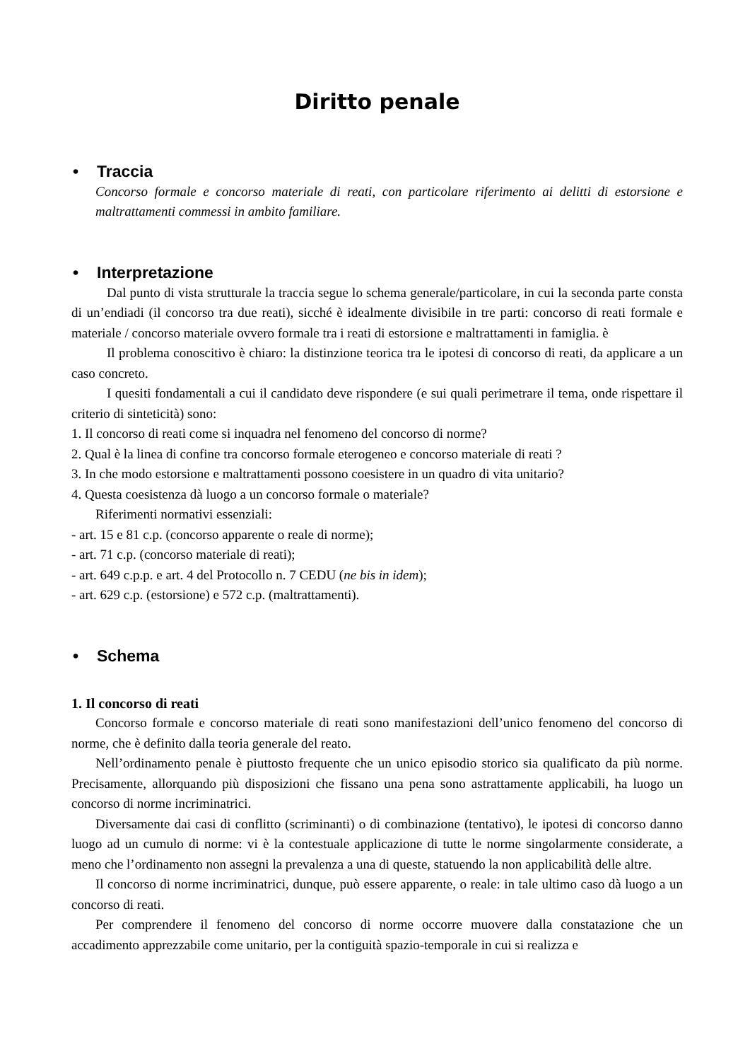Diritto penale
• Traccia
Concorso formale e concorso materiale di reati, con particolare riferimento ai delitti di estorsione e maltrattamenti commessi in ambito familiare.
• Interpretazione
Dal punto di vista strutturale la traccia segue lo schema generale/particolare, in cui la seconda parte consta di un’endiadi (il concorso tra due reati), sicché è idealmente divisibile in tre parti: concorso di reati formale e materiale / concorso materiale ovvero formale tra i reati di estorsione e maltrattamenti in famiglia. è
Il problema conoscitivo è chiaro: la distinzione teorica tra le ipotesi di concorso di reati, da applicare a un caso concreto.
I quesiti fondamentali a cui il candidato deve rispondere (e sui quali perimetrare il tema, onde rispettare il criterio di sinteticità) sono:
1. Il concorso di reati come si inquadra nel fenomeno del concorso di norme?
2. Qual è la linea di confine tra concorso formale eterogeneo e concorso materiale di reati ?
3. In che modo estorsione e maltrattamenti possono coesistere in un quadro di vita unitario?
4. Questa coesistenza dà luogo a un concorso formale o materiale?
Riferimenti normativi essenziali:
- art. 15 e 81 c.p. (concorso apparente o reale di norme);
- art. 71 c.p. (concorso materiale di reati);
- art. 649 c.p.p. e art. 4 del Protocollo n. 7 CEDU (ne bis in idem);
- art. 629 c.p. (estorsione) e 572 c.p. (maltrattamenti).
• Schema
1. Il concorso di reati
Concorso formale e concorso materiale di reati sono manifestazioni dell’unico fenomeno del concorso di norme, che è definito dalla teoria generale del reato.
Nell’ordinamento penale è piuttosto frequente che un unico episodio storico sia qualificato da più norme. Precisamente, allorquando più disposizioni che fissano una pena sono astrattamente applicabili, ha luogo un concorso di norme incriminatrici.
Diversamente dai casi di conflitto (scriminanti) o di combinazione (tentativo), le ipotesi di concorso danno luogo ad un cumulo di norme: vi è la contestuale applicazione di tutte le norme singolarmente considerate, a meno che l’ordinamento non assegni la prevalenza a una di queste, statuendo la non applicabilità delle altre.
Il concorso di norme incriminatrici, dunque, può essere apparente, o reale: in tale ultimo caso dà luogo a un concorso di reati.
Per comprendere il fenomeno del concorso di norme occorre muovere dalla constatazione che un accadimento apprezzabile come unitario, per la contiguità spazio-temporale in cui si realizza e